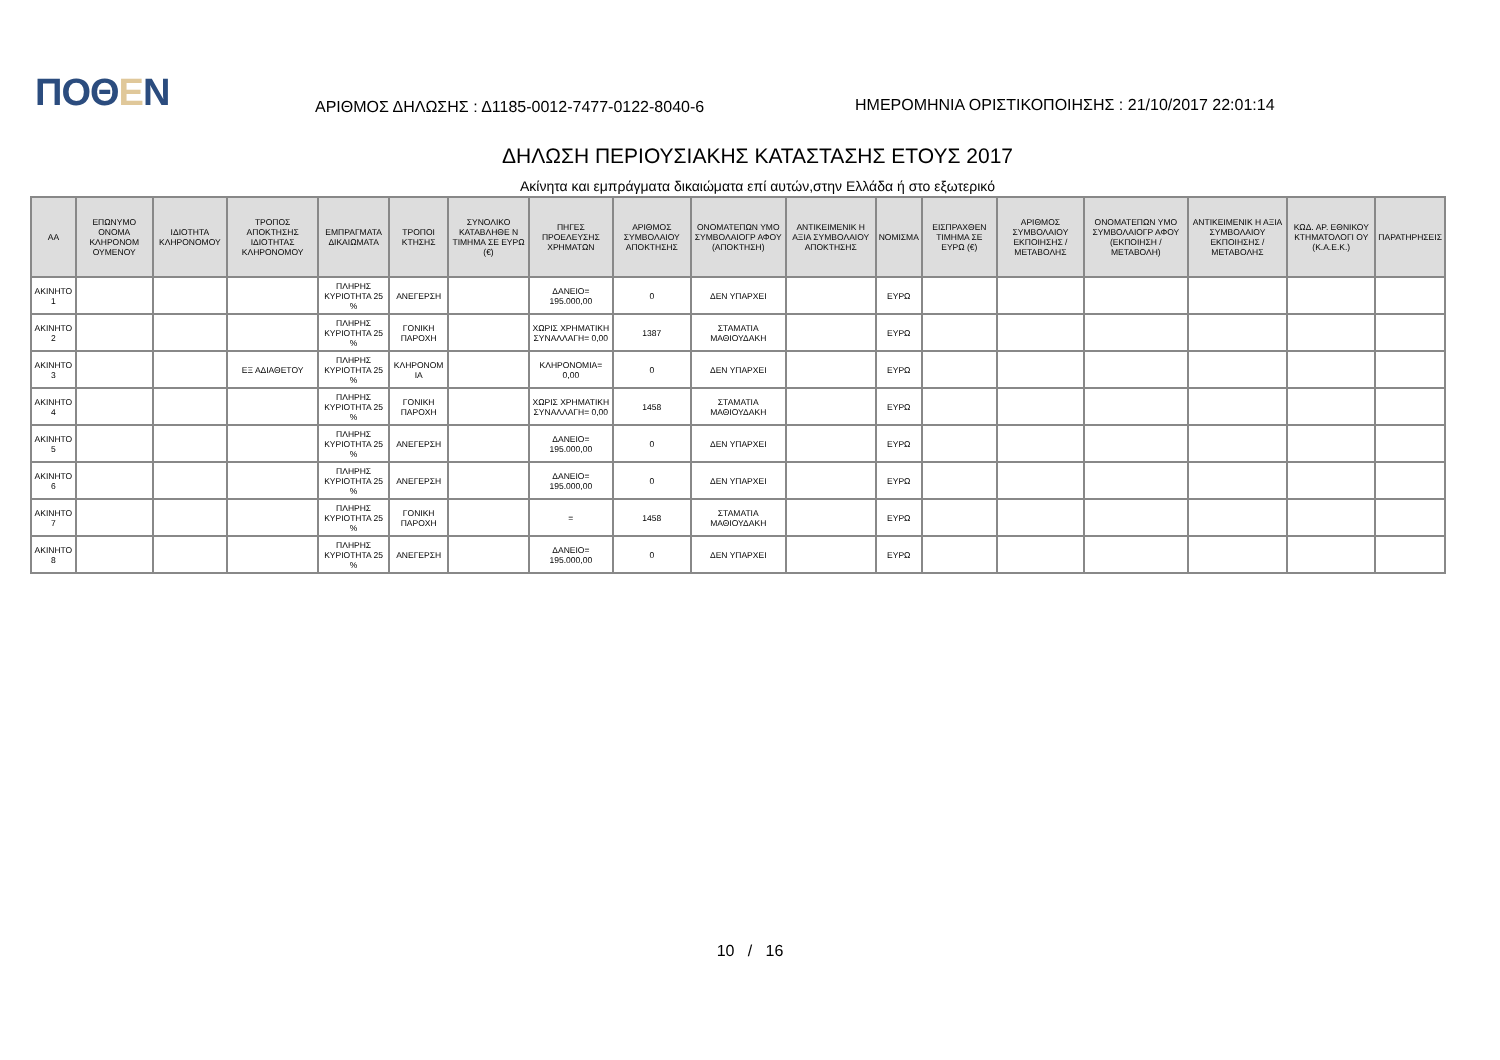ΠΟΘΕΝ
ΑΡΙΘΜΟΣ ΔΗΛΩΣΗΣ : Δ1185-0012-7477-0122-8040-6
ΗΜΕΡΟΜΗΝΙΑ ΟΡΙΣΤΙΚΟΠΟΙΗΣΗΣ : 21/10/2017 22:01:14
ΔΗΛΩΣΗ ΠΕΡΙΟΥΣΙΑΚΗΣ ΚΑΤΑΣΤΑΣΗΣ ΕΤΟΥΣ 2017
Ακίνητα και εμπράγματα δικαιώματα επί αυτών,στην Ελλάδα ή στο εξωτερικό
| ΑΑ | ΕΠΩΝΥΜΟ ΟΝΟΜΑ ΚΛΗΡΟΝΟΜ ΟΥΜΕΝΟΥ | ΙΔΙΟΤΗΤΑ ΚΛΗΡΟΝΟΜΟΥ | ΤΡΟΠΟΣ ΑΠΟΚΤΗΣΗΣ ΙΔΙΟΤΗΤΑΣ ΚΛΗΡΟΝΟΜΟΥ | ΕΜΠΡΑΓΜΑΤΑ ΔΙΚΑΙΩΜΑΤΑ | ΤΡΟΠΟΙ ΚΤΗΣΗΣ | ΣΥΝΟΛΙΚΟ ΚΑΤΑΒΛΗΘΕ Ν ΤΙΜΗΜΑ ΣΕ ΕΥΡΩ (€) | ΠΗΓΕΣ ΠΡΟΕΛΕΥΣΗΣ ΧΡΗΜΑΤΩΝ | ΑΡΙΘΜΟΣ ΣΥΜΒΟΛΑΙΟΥ ΑΠΟΚΤΗΣΗΣ | ΟΝΟΜΑΤΕΠΩΝ ΥΜΟ ΣΥΜΒΟΛΑΙΟΓΡ ΑΦΟΥ (ΑΠΟΚΤΗΣΗ) | ΑΝΤΙΚΕΙΜΕΝΙΚ Η ΑΞΙΑ ΣΥΜΒΟΛΑΙΟΥ ΑΠΟΚΤΗΣΗΣ | ΝΟΜΙΣΜΑ | ΕΙΣΠΡΑΧΘΕΝ ΤΙΜΗΜΑ ΣΕ ΕΥΡΩ (€) | ΑΡΙΘΜΟΣ ΣΥΜΒΟΛΑΙΟΥ ΕΚΠΟΙΗΣΗΣ /ΜΕΤΑΒΟΛΗΣ | ΟΝΟΜΑΤΕΠΩΝ ΥΜΟ ΣΥΜΒΟΛΑΙΟΓΡ ΑΦΟΥ (ΕΚΠΟΙΗΣΗ / ΜΕΤΑΒΟΛΗ) | ΑΝΤΙΚΕΙΜΕΝΙΚ Η ΑΞΙΑ ΣΥΜΒΟΛΑΙΟΥ ΕΚΠΟΙΗΣΗΣ / ΜΕΤΑΒΟΛΗΣ | ΚΩΔ. ΑΡ. ΕΘΝΙΚΟΥ ΚΤΗΜΑΤΟΛΟΓΙ ΟΥ (Κ.Α.Ε.Κ.) | ΠΑΡΑΤΗΡΗΣΕΙΣ |
| --- | --- | --- | --- | --- | --- | --- | --- | --- | --- | --- | --- | --- | --- | --- | --- | --- | --- |
| ΑΚΙΝΗΤΟ 1 | | | | ΠΛΗΡΗΣ ΚΥΡΙΟΤΗΤΑ 25 % | ΑΝΕΓΕΡΣΗ | | ΔΑΝΕΙΟ= 195.000,00 | 0 | ΔΕΝ ΥΠΑΡΧΕΙ | | ΕΥΡΩ | | | | | | |
| ΑΚΙΝΗΤΟ 2 | | | | ΠΛΗΡΗΣ ΚΥΡΙΟΤΗΤΑ 25 % | ΓΟΝΙΚΗ ΠΑΡΟΧΗ | | ΧΩΡΙΣ ΧΡΗΜΑΤΙΚΗ ΣΥΝΑΛΛΑΓΗ= 0,00 | 1387 | ΣΤΑΜΑΤΙΑ ΜΑΘΙΟΥΔΑΚΗ | | ΕΥΡΩ | | | | | | |
| ΑΚΙΝΗΤΟ 3 | | | ΕΞ ΑΔΙΑΘΕΤΟΥ | ΠΛΗΡΗΣ ΚΥΡΙΟΤΗΤΑ 25 % | ΚΛΗΡΟΝΟΜ ΙΑ | | ΚΛΗΡΟΝΟΜΙΑ= 0,00 | 0 | ΔΕΝ ΥΠΑΡΧΕΙ | | ΕΥΡΩ | | | | | | |
| ΑΚΙΝΗΤΟ 4 | | | | ΠΛΗΡΗΣ ΚΥΡΙΟΤΗΤΑ 25 % | ΓΟΝΙΚΗ ΠΑΡΟΧΗ | | ΧΩΡΙΣ ΧΡΗΜΑΤΙΚΗ ΣΥΝΑΛΛΑΓΗ= 0,00 | 1458 | ΣΤΑΜΑΤΙΑ ΜΑΘΙΟΥΔΑΚΗ | | ΕΥΡΩ | | | | | | |
| ΑΚΙΝΗΤΟ 5 | | | | ΠΛΗΡΗΣ ΚΥΡΙΟΤΗΤΑ 25 % | ΑΝΕΓΕΡΣΗ | | ΔΑΝΕΙΟ= 195.000,00 | 0 | ΔΕΝ ΥΠΑΡΧΕΙ | | ΕΥΡΩ | | | | | | |
| ΑΚΙΝΗΤΟ 6 | | | | ΠΛΗΡΗΣ ΚΥΡΙΟΤΗΤΑ 25 % | ΑΝΕΓΕΡΣΗ | | ΔΑΝΕΙΟ= 195.000,00 | 0 | ΔΕΝ ΥΠΑΡΧΕΙ | | ΕΥΡΩ | | | | | | |
| ΑΚΙΝΗΤΟ 7 | | | | ΠΛΗΡΗΣ ΚΥΡΙΟΤΗΤΑ 25 % | ΓΟΝΙΚΗ ΠΑΡΟΧΗ | | = | 1458 | ΣΤΑΜΑΤΙΑ ΜΑΘΙΟΥΔΑΚΗ | | ΕΥΡΩ | | | | | | |
| ΑΚΙΝΗΤΟ 8 | | | | ΠΛΗΡΗΣ ΚΥΡΙΟΤΗΤΑ 25 % | ΑΝΕΓΕΡΣΗ | | ΔΑΝΕΙΟ= 195.000,00 | 0 | ΔΕΝ ΥΠΑΡΧΕΙ | | ΕΥΡΩ | | | | | | |
10 / 16